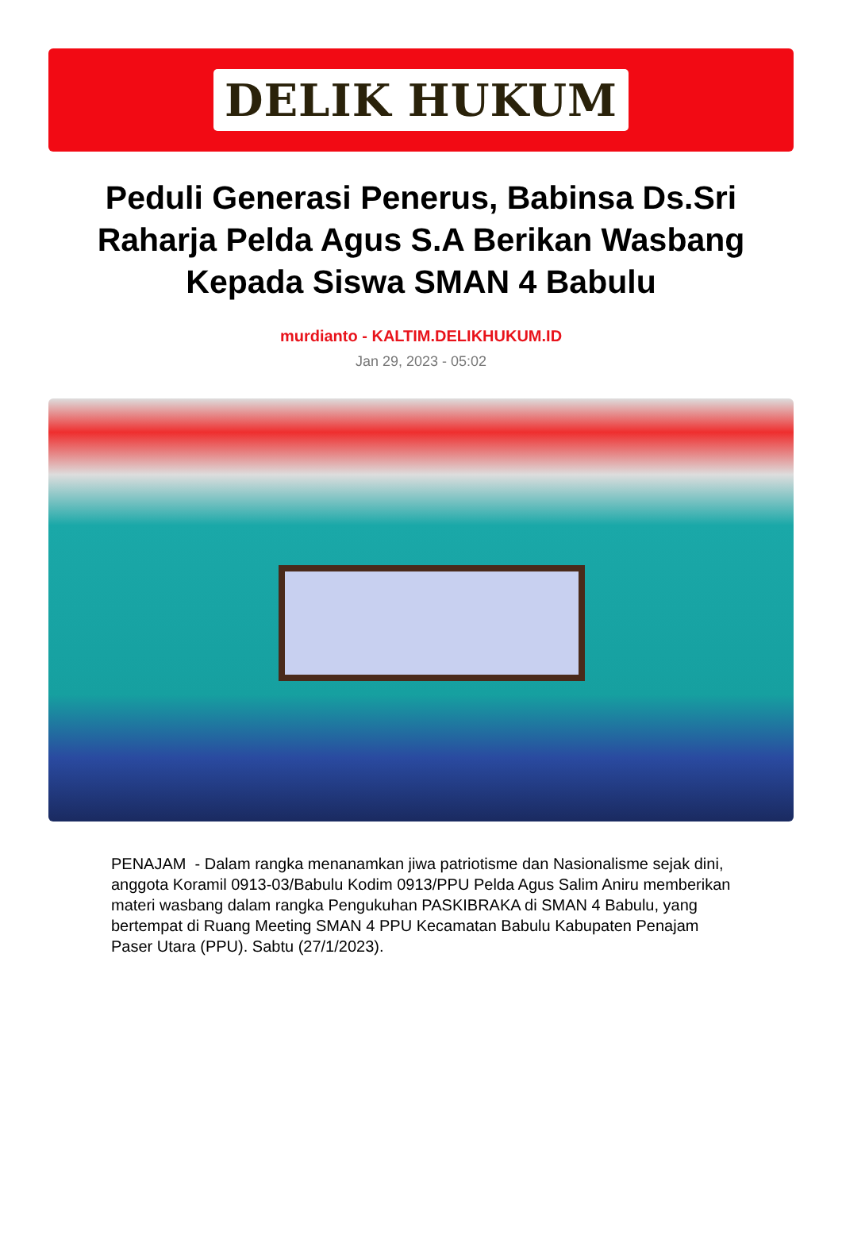DELIK HUKUM
Peduli Generasi Penerus, Babinsa Ds.Sri Raharja Pelda Agus S.A Berikan Wasbang Kepada Siswa SMAN 4 Babulu
murdianto - KALTIM.DELIKHUKUM.ID
Jan 29, 2023 - 05:02
PENAJAM - Dalam rangka menanamkan jiwa patriotisme dan Nasionalisme sejak dini, anggota Koramil 0913-03/Babulu Kodim 0913/PPU Pelda Agus Salim Aniru memberikan materi wasbang dalam rangka Pengukuhan PASKIBRAKA di SMAN 4 Babulu, yang bertempat di Ruang Meeting SMAN 4 PPU Kecamatan Babulu Kabupaten Penajam Paser Utara (PPU). Sabtu (27/1/2023).